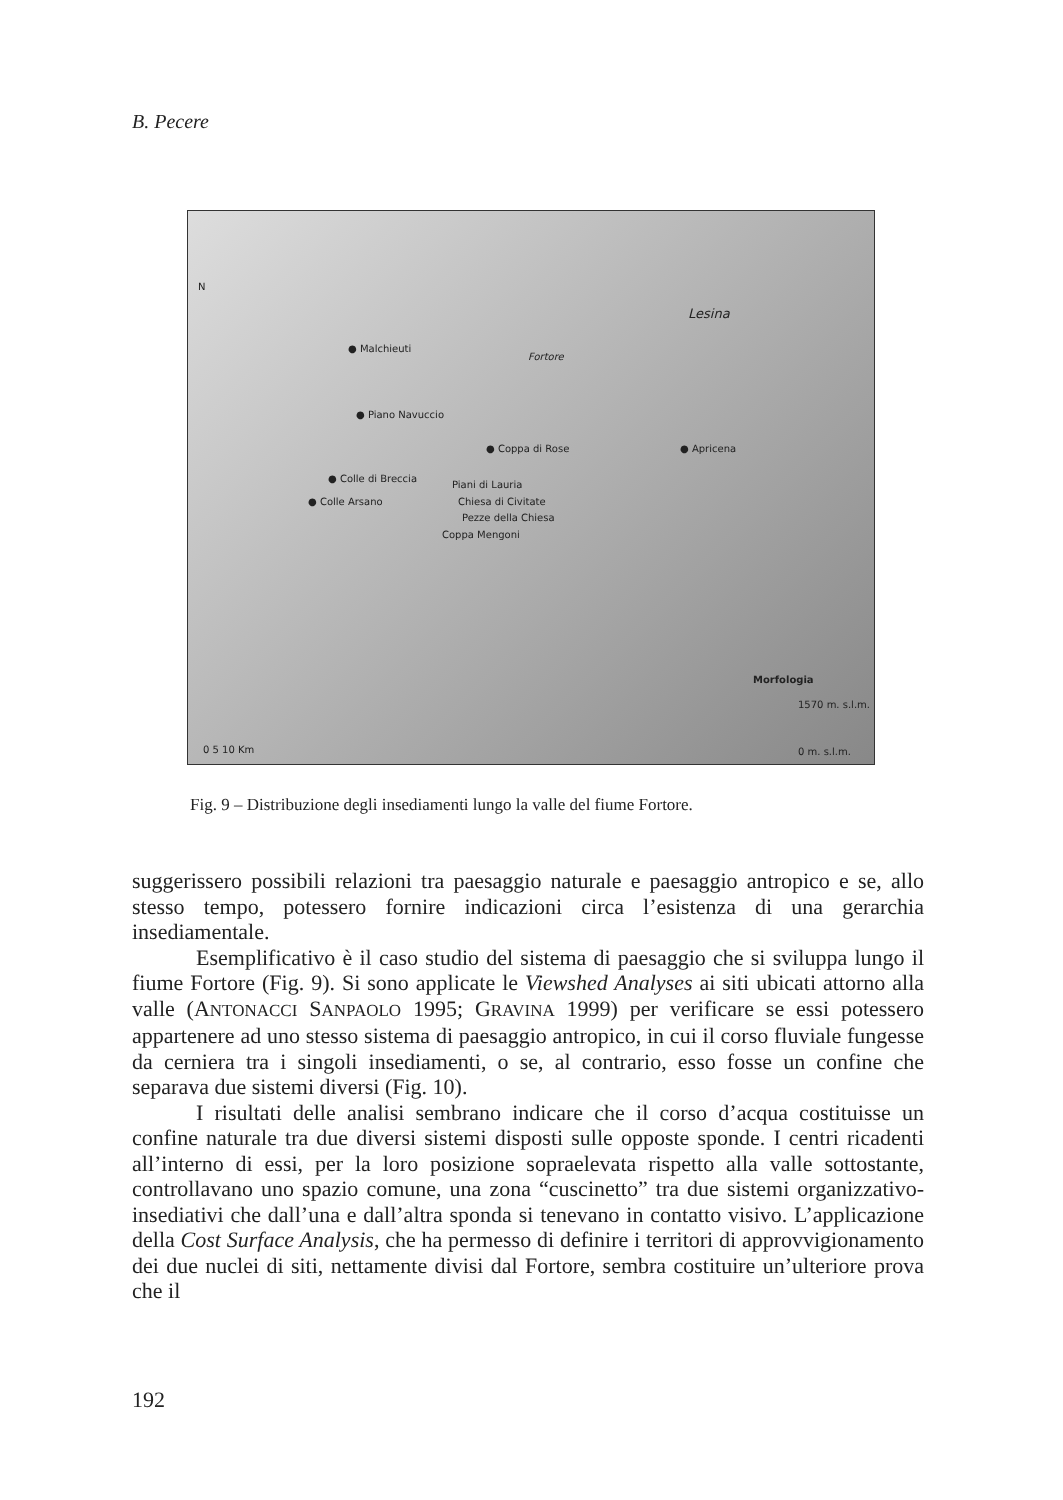B. Pecere
N
Lesina
Fortore
● Malchieuti
● Piano Navuccio
● Coppa di Rose ● Apricena
● Colle di Breccia
● Colle Arsano
Piani di Lauria
Chiesa di Civitate
Pezze della Chiesa
Coppa Mengoni
Morfologia
1570 m. s.l.m.
0 m. s.l.m. 0 5 10 Km
Fig. 9 – Distribuzione degli insediamenti lungo la valle del fiume Fortore.
suggerissero possibili relazioni tra paesaggio naturale e paesaggio antropico e se, allo stesso tempo, potessero fornire indicazioni circa l’esistenza di una gerarchia insediamentale.
Esemplificativo è il caso studio del sistema di paesaggio che si sviluppa lungo il fiume Fortore (Fig. 9). Si sono applicate le Viewshed Analyses ai siti ubicati attorno alla valle (ANTONACCI SANPAOLO 1995; GRAVINA 1999) per verificare se essi potessero appartenere ad uno stesso sistema di paesaggio antropico, in cui il corso fluviale fungesse da cerniera tra i singoli insediamenti, o se, al contrario, esso fosse un confine che separava due sistemi diversi (Fig. 10).
I risultati delle analisi sembrano indicare che il corso d’acqua costituisse un confine naturale tra due diversi sistemi disposti sulle opposte sponde. I centri ricadenti all’interno di essi, per la loro posizione sopraelevata rispetto alla valle sottostante, controllavano uno spazio comune, una zona “cuscinetto” tra due sistemi organizzativo-insediativi che dall’una e dall’altra sponda si tenevano in contatto visivo. L’applicazione della Cost Surface Analysis, che ha permesso di definire i territori di approvvigionamento dei due nuclei di siti, nettamente divisi dal Fortore, sembra costituire un’ulteriore prova che il
192